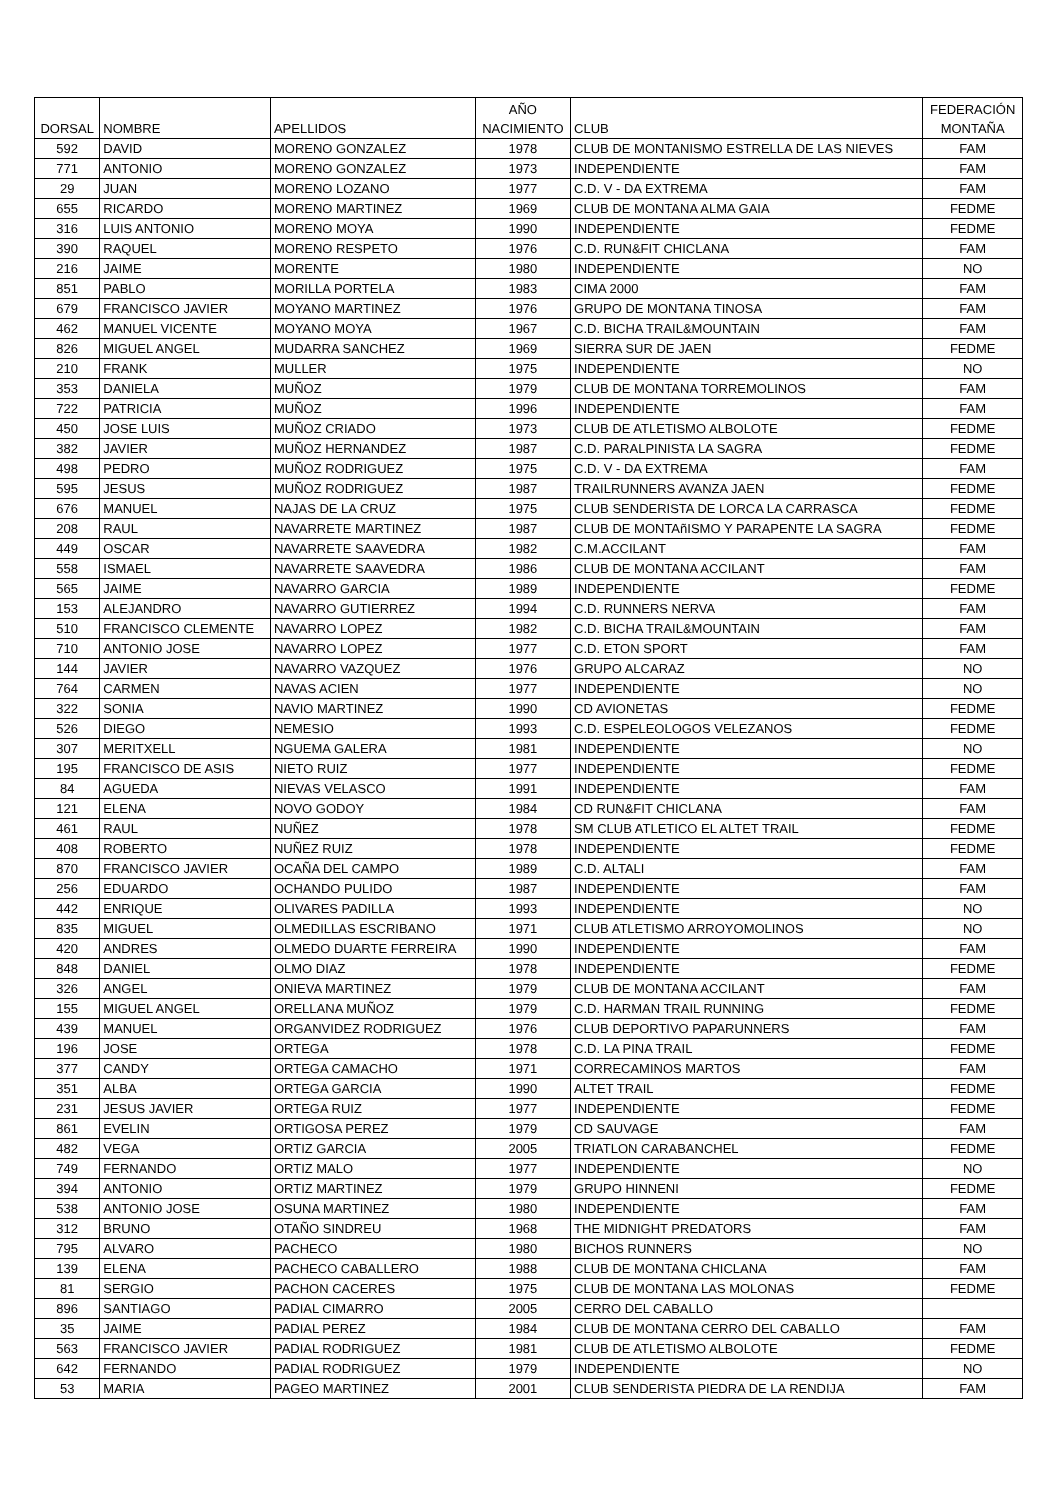| DORSAL | NOMBRE | APELLIDOS | AÑO NACIMIENTO | CLUB | FEDERACIÓN MONTAÑA |
| --- | --- | --- | --- | --- | --- |
| 592 | DAVID | MORENO GONZALEZ | 1978 | CLUB DE MONTANISMO ESTRELLA DE LAS NIEVES | FAM |
| 771 | ANTONIO | MORENO GONZALEZ | 1973 | INDEPENDIENTE | FAM |
| 29 | JUAN | MORENO LOZANO | 1977 | C.D. V - DA EXTREMA | FAM |
| 655 | RICARDO | MORENO MARTINEZ | 1969 | CLUB DE MONTANA ALMA GAIA | FEDME |
| 316 | LUIS ANTONIO | MORENO MOYA | 1990 | INDEPENDIENTE | FEDME |
| 390 | RAQUEL | MORENO RESPETO | 1976 | C.D. RUN&FIT CHICLANA | FAM |
| 216 | JAIME | MORENTE | 1980 | INDEPENDIENTE | NO |
| 851 | PABLO | MORILLA PORTELA | 1983 | CIMA 2000 | FAM |
| 679 | FRANCISCO JAVIER | MOYANO MARTINEZ | 1976 | GRUPO DE MONTANA TINOSA | FAM |
| 462 | MANUEL VICENTE | MOYANO MOYA | 1967 | C.D. BICHA TRAIL&MOUNTAIN | FAM |
| 826 | MIGUEL ANGEL | MUDARRA SANCHEZ | 1969 | SIERRA SUR DE JAEN | FEDME |
| 210 | FRANK | MULLER | 1975 | INDEPENDIENTE | NO |
| 353 | DANIELA | MUÑOZ | 1979 | CLUB DE MONTANA TORREMOLINOS | FAM |
| 722 | PATRICIA | MUÑOZ | 1996 | INDEPENDIENTE | FAM |
| 450 | JOSE LUIS | MUÑOZ CRIADO | 1973 | CLUB DE ATLETISMO ALBOLOTE | FEDME |
| 382 | JAVIER | MUÑOZ HERNANDEZ | 1987 | C.D. PARALPINISTA LA SAGRA | FEDME |
| 498 | PEDRO | MUÑOZ RODRIGUEZ | 1975 | C.D. V - DA EXTREMA | FAM |
| 595 | JESUS | MUÑOZ RODRIGUEZ | 1987 | TRAILRUNNERS AVANZA JAEN | FEDME |
| 676 | MANUEL | NAJAS DE LA CRUZ | 1975 | CLUB SENDERISTA DE LORCA LA CARRASCA | FEDME |
| 208 | RAUL | NAVARRETE MARTINEZ | 1987 | CLUB DE MONTAñISMO Y PARAPENTE LA SAGRA | FEDME |
| 449 | OSCAR | NAVARRETE SAAVEDRA | 1982 | C.M.ACCILANT | FAM |
| 558 | ISMAEL | NAVARRETE SAAVEDRA | 1986 | CLUB DE MONTANA ACCILANT | FAM |
| 565 | JAIME | NAVARRO GARCIA | 1989 | INDEPENDIENTE | FEDME |
| 153 | ALEJANDRO | NAVARRO GUTIERREZ | 1994 | C.D. RUNNERS NERVA | FAM |
| 510 | FRANCISCO CLEMENTE | NAVARRO LOPEZ | 1982 | C.D. BICHA TRAIL&MOUNTAIN | FAM |
| 710 | ANTONIO JOSE | NAVARRO LOPEZ | 1977 | C.D. ETON SPORT | FAM |
| 144 | JAVIER | NAVARRO VAZQUEZ | 1976 | GRUPO ALCARAZ | NO |
| 764 | CARMEN | NAVAS ACIEN | 1977 | INDEPENDIENTE | NO |
| 322 | SONIA | NAVIO MARTINEZ | 1990 | CD AVIONETAS | FEDME |
| 526 | DIEGO | NEMESIO | 1993 | C.D. ESPELEOLOGOS VELEZANOS | FEDME |
| 307 | MERITXELL | NGUEMA GALERA | 1981 | INDEPENDIENTE | NO |
| 195 | FRANCISCO DE ASIS | NIETO RUIZ | 1977 | INDEPENDIENTE | FEDME |
| 84 | AGUEDA | NIEVAS VELASCO | 1991 | INDEPENDIENTE | FAM |
| 121 | ELENA | NOVO GODOY | 1984 | CD RUN&FIT CHICLANA | FAM |
| 461 | RAUL | NUÑEZ | 1978 | SM CLUB ATLETICO EL ALTET TRAIL | FEDME |
| 408 | ROBERTO | NUÑEZ RUIZ | 1978 | INDEPENDIENTE | FEDME |
| 870 | FRANCISCO JAVIER | OCAÑA DEL CAMPO | 1989 | C.D. ALTALI | FAM |
| 256 | EDUARDO | OCHANDO PULIDO | 1987 | INDEPENDIENTE | FAM |
| 442 | ENRIQUE | OLIVARES PADILLA | 1993 | INDEPENDIENTE | NO |
| 835 | MIGUEL | OLMEDILLAS ESCRIBANO | 1971 | CLUB ATLETISMO ARROYOMOLINOS | NO |
| 420 | ANDRES | OLMEDO DUARTE FERREIRA | 1990 | INDEPENDIENTE | FAM |
| 848 | DANIEL | OLMO DIAZ | 1978 | INDEPENDIENTE | FEDME |
| 326 | ANGEL | ONIEVA MARTINEZ | 1979 | CLUB DE MONTANA ACCILANT | FAM |
| 155 | MIGUEL ANGEL | ORELLANA MUÑOZ | 1979 | C.D. HARMAN TRAIL RUNNING | FEDME |
| 439 | MANUEL | ORGANVIDEZ RODRIGUEZ | 1976 | CLUB DEPORTIVO PAPARUNNERS | FAM |
| 196 | JOSE | ORTEGA | 1978 | C.D. LA PINA TRAIL | FEDME |
| 377 | CANDY | ORTEGA CAMACHO | 1971 | CORRECAMINOS MARTOS | FAM |
| 351 | ALBA | ORTEGA GARCIA | 1990 | ALTET TRAIL | FEDME |
| 231 | JESUS JAVIER | ORTEGA RUIZ | 1977 | INDEPENDIENTE | FEDME |
| 861 | EVELIN | ORTIGOSA PEREZ | 1979 | CD SAUVAGE | FAM |
| 482 | VEGA | ORTIZ GARCIA | 2005 | TRIATLON CARABANCHEL | FEDME |
| 749 | FERNANDO | ORTIZ MALO | 1977 | INDEPENDIENTE | NO |
| 394 | ANTONIO | ORTIZ MARTINEZ | 1979 | GRUPO HINNENI | FEDME |
| 538 | ANTONIO JOSE | OSUNA MARTINEZ | 1980 | INDEPENDIENTE | FAM |
| 312 | BRUNO | OTAÑO SINDREU | 1968 | THE MIDNIGHT PREDATORS | FAM |
| 795 | ALVARO | PACHECO | 1980 | BICHOS RUNNERS | NO |
| 139 | ELENA | PACHECO CABALLERO | 1988 | CLUB DE MONTANA CHICLANA | FAM |
| 81 | SERGIO | PACHON CACERES | 1975 | CLUB DE MONTANA LAS MOLONAS | FEDME |
| 896 | SANTIAGO | PADIAL CIMARRO | 2005 | CERRO DEL CABALLO | |
| 35 | JAIME | PADIAL PEREZ | 1984 | CLUB DE MONTANA CERRO DEL CABALLO | FAM |
| 563 | FRANCISCO JAVIER | PADIAL RODRIGUEZ | 1981 | CLUB DE ATLETISMO ALBOLOTE | FEDME |
| 642 | FERNANDO | PADIAL RODRIGUEZ | 1979 | INDEPENDIENTE | NO |
| 53 | MARIA | PAGEO MARTINEZ | 2001 | CLUB SENDERISTA PIEDRA DE LA RENDIJA | FAM |